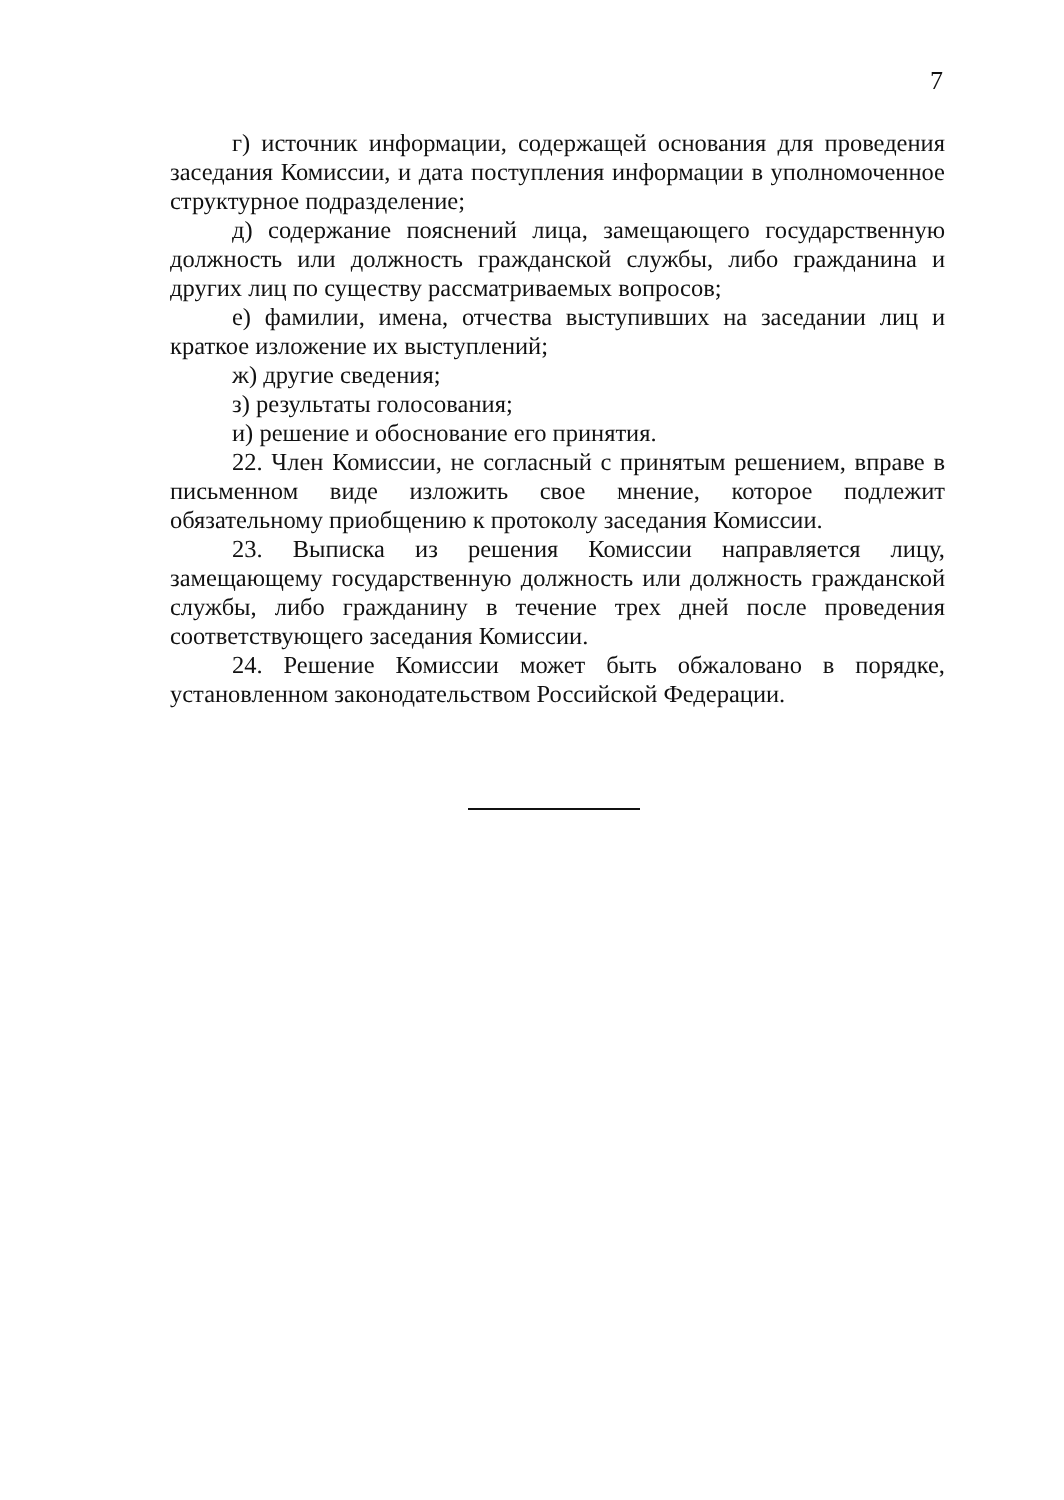7
г) источник информации, содержащей основания для проведения заседания Комиссии, и дата поступления информации в уполномоченное структурное подразделение;
д) содержание пояснений лица, замещающего государственную должность или должность гражданской службы, либо гражданина и других лиц по существу рассматриваемых вопросов;
е) фамилии, имена, отчества выступивших на заседании лиц и краткое изложение их выступлений;
ж) другие сведения;
з) результаты голосования;
и) решение и обоснование его принятия.
22. Член Комиссии, не согласный с принятым решением, вправе в письменном виде изложить свое мнение, которое подлежит обязательному приобщению к протоколу заседания Комиссии.
23. Выписка из решения Комиссии направляется лицу, замещающему государственную должность или должность гражданской службы, либо гражданину в течение трех дней после проведения соответствующего заседания Комиссии.
24. Решение Комиссии может быть обжаловано в порядке, установленном законодательством Российской Федерации.